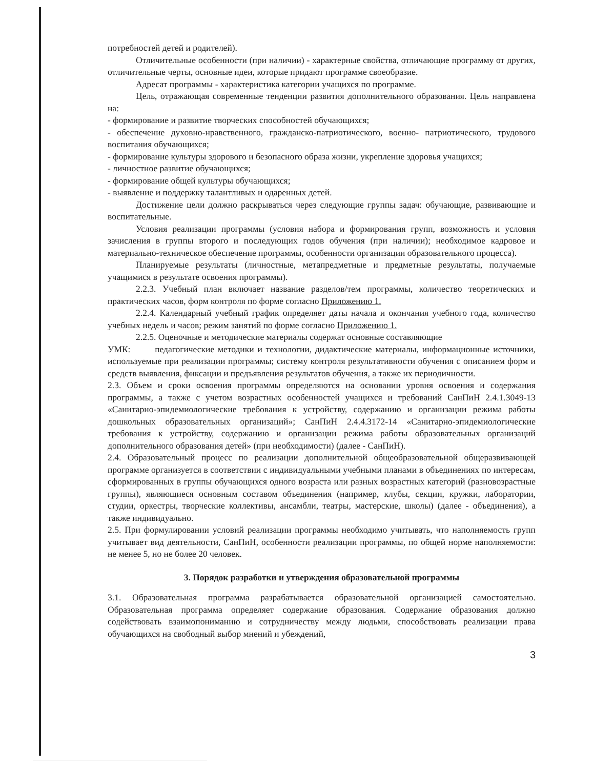потребностей детей и родителей).
Отличительные особенности (при наличии) - характерные свойства, отличающие программу от других, отличительные черты, основные идеи, которые придают программе своеобразие.
Адресат программы - характеристика категории учащихся по программе.
Цель, отражающая современные тенденции развития дополнительного образования. Цель направлена на:
- формирование и развитие творческих способностей обучающихся;
- обеспечение духовно-нравственного, гражданско-патриотического, военно- патриотического, трудового воспитания обучающихся;
- формирование культуры здорового и безопасного образа жизни, укрепление здоровья учащихся;
- личностное развитие обучающихся;
- формирование общей культуры обучающихся;
- выявление и поддержку талантливых и одаренных детей.
Достижение цели должно раскрываться через следующие группы задач: обучающие, развивающие и воспитательные.
Условия реализации программы (условия набора и формирования групп, возможность и условия зачисления в группы второго и последующих годов обучения (при наличии); необходимое кадровое и материально-техническое обеспечение программы, особенности организации образовательного процесса).
Планируемые результаты (личностные, метапредметные и предметные результаты, получаемые учащимися в результате освоения программы).
2.2.3. Учебный план включает название разделов/тем программы, количество теоретических и практических часов, форм контроля по форме согласно Приложению 1.
2.2.4. Календарный учебный график определяет даты начала и окончания учебного года, количество учебных недель и часов; режим занятий по форме согласно Приложению 1.
2.2.5. Оценочные и методические материалы содержат основные составляющие
УМК: педагогические методики и технологии, дидактические материалы, информационные источники, используемые при реализации программы; систему контроля результативности обучения с описанием форм и средств выявления, фиксации и предъявления результатов обучения, а также их периодичности.
2.3. Объем и сроки освоения программы определяются на основании уровня освоения и содержания программы, а также с учетом возрастных особенностей учащихся и требований СанПиН 2.4.1.3049-13 «Санитарно-эпидемиологические требования к устройству, содержанию и организации режима работы дошкольных образовательных организаций»; СанПиН 2.4.4.3172-14 «Санитарно-эпидемиологические требования к устройству, содержанию и организации режима работы образовательных организаций дополнительного образования детей» (при необходимости) (далее - СанПиН).
2.4. Образовательный процесс по реализации дополнительной общеобразовательной общеразвивающей программе организуется в соответствии с индивидуальными учебными планами в объединениях по интересам, сформированных в группы обучающихся одного возраста или разных возрастных категорий (разновозрастные группы), являющиеся основным составом объединения (например, клубы, секции, кружки, лаборатории, студии, оркестры, творческие коллективы, ансамбли, театры, мастерские, школы) (далее - объединения), а также индивидуально.
2.5. При формулировании условий реализации программы необходимо учитывать, что наполняемость групп учитывает вид деятельности, СанПиН, особенности реализации программы, по общей норме наполняемости: не менее 5, но не более 20 человек.
3. Порядок разработки и утверждения образовательной программы
3.1. Образовательная программа разрабатывается образовательной организацией самостоятельно. Образовательная программа определяет содержание образования. Содержание образования должно содействовать взаимопониманию и сотрудничеству между людьми, способствовать реализации права обучающихся на свободный выбор мнений и убеждений,
3